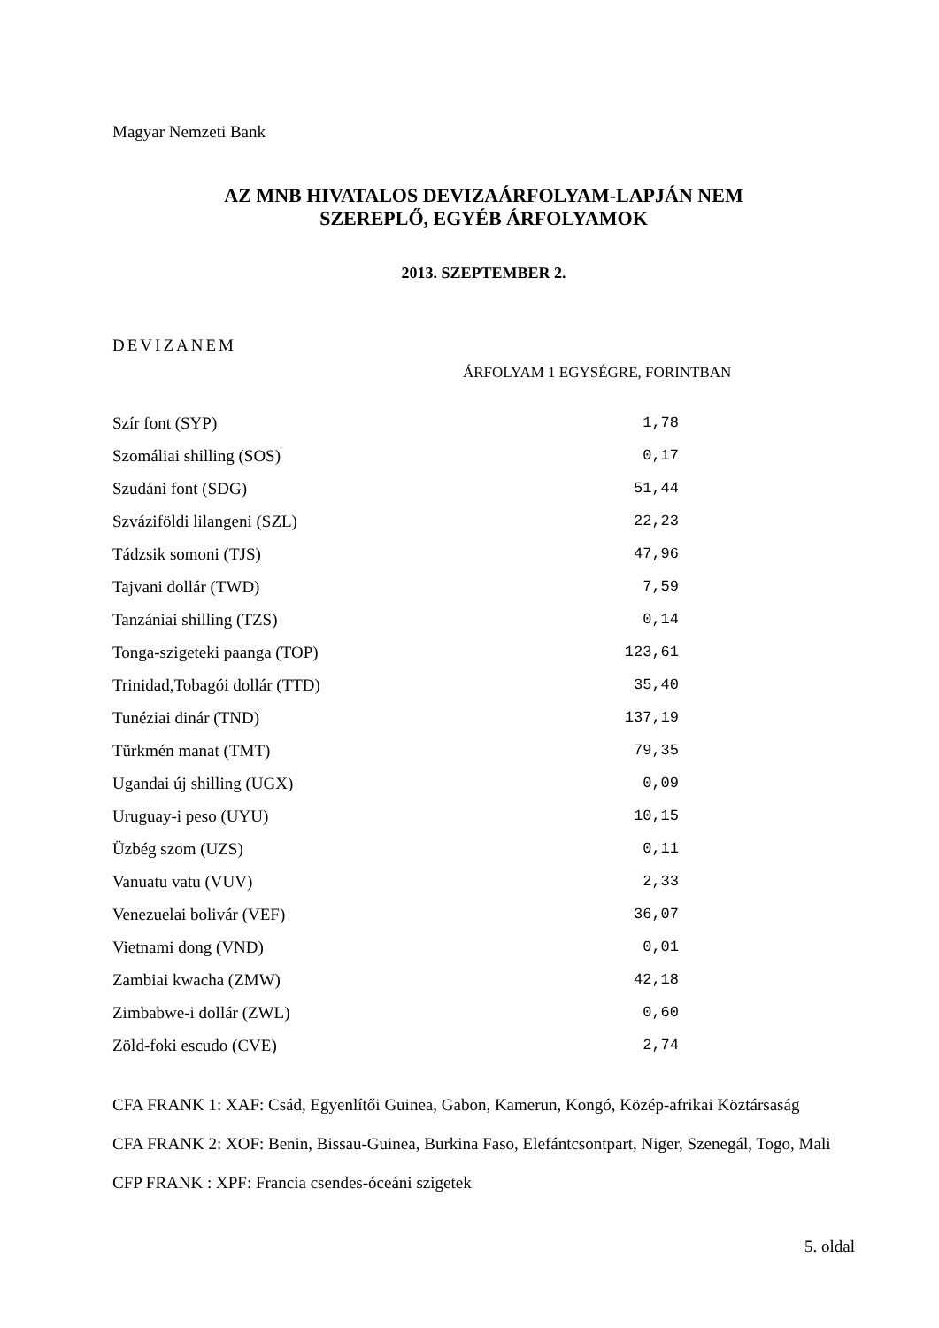Magyar Nemzeti Bank
AZ MNB HIVATALOS DEVIZAÁRFOLYAM-LAPJÁN NEM
SZEREPLŐ, EGYÉB ÁRFOLYAMOK
2013. SZEPTEMBER 2.
DEVIZANEM
ÁRFOLYAM 1 EGYSÉGRE, FORINTBAN
| Szír font (SYP) | 1,78 |
| Szomáliai shilling (SOS) | 0,17 |
| Szudáni font (SDG) | 51,44 |
| Szváziföldi lilangeni (SZL) | 22,23 |
| Tádzsik somoni (TJS) | 47,96 |
| Tajvani dollár (TWD) | 7,59 |
| Tanzániai shilling (TZS) | 0,14 |
| Tonga-szigeteki paanga (TOP) | 123,61 |
| Trinidad,Tobagói dollár (TTD) | 35,40 |
| Tunéziai dinár (TND) | 137,19 |
| Türkmén manat (TMT) | 79,35 |
| Ugandai új shilling (UGX) | 0,09 |
| Uruguay-i peso (UYU) | 10,15 |
| Üzbég szom (UZS) | 0,11 |
| Vanuatu vatu (VUV) | 2,33 |
| Venezuelai bolivár (VEF) | 36,07 |
| Vietnami dong (VND) | 0,01 |
| Zambiai kwacha (ZMW) | 42,18 |
| Zimbabwe-i dollár (ZWL) | 0,60 |
| Zöld-foki escudo (CVE) | 2,74 |
CFA FRANK 1: XAF: Csád, Egyenlítői Guinea, Gabon, Kamerun, Kongó, Közép-afrikai Köztársaság
CFA FRANK 2: XOF: Benin, Bissau-Guinea, Burkina Faso, Elefántcsontpart, Niger, Szenegál, Togo, Mali
CFP FRANK : XPF: Francia csendes-óceáni szigetek
5. oldal